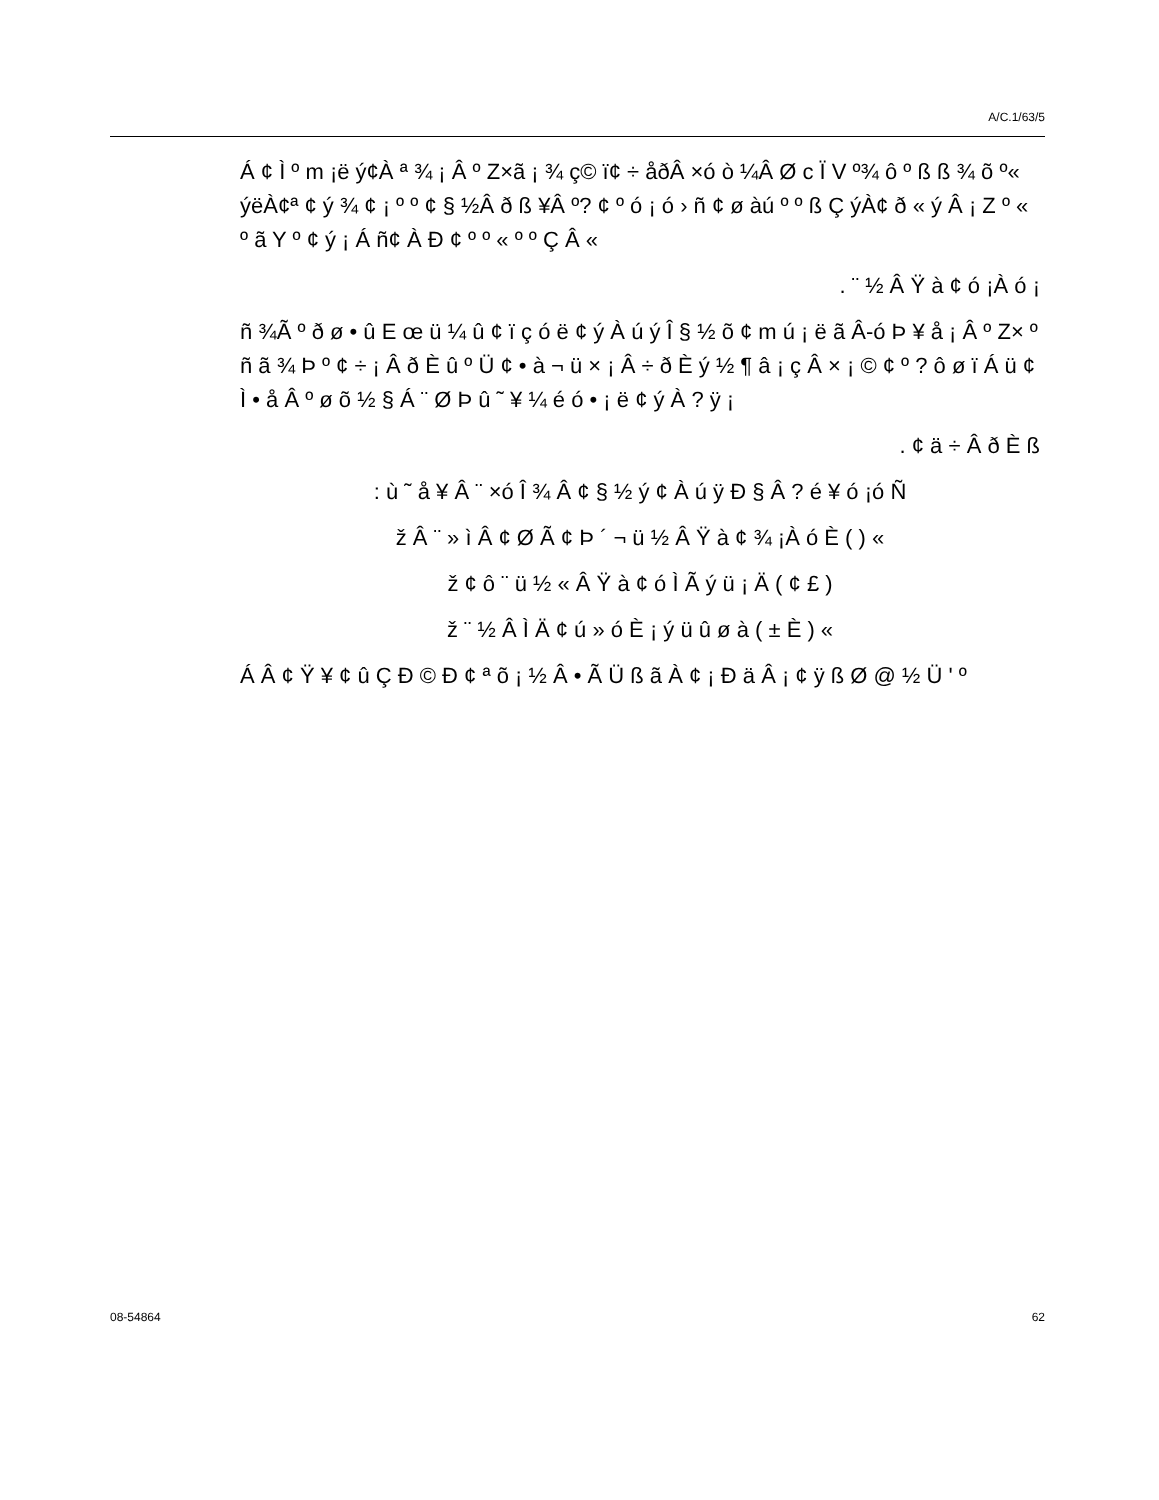A/C.1/63/5
Á ¢ Ì º m ¡ë ý¢À ª ¾ ¡ Â º Z×ã ¡ ¾ ç© ï¢ ÷ åðÂ ×ó ò ¼Â Ø c Ï V º¾ ô º ß ß ¾ õ º« ýëÀ¢ª ¢ ý ¾ ¢ ¡ º º ¢ § ½Â ð ß ¥Â º? ¢ º ó ¡ ó › ñ ¢ ø àú º º ß Ç ýÀ¢ ð « ý Â ¡ Z º « º ã Y º ¢ ý ¡ Á ñ¢ À Ð ¢ º º « º º Ç Â «
. ¨ ½ Â Ÿ à ¢ ó ¡À ó ¡
ñ ¾Ã º ð ø • û E œ ü ¼ û ¢ ï ç ó ë ¢ ý À ú ý Î § ½ õ ¢ m ú ¡ ë ã Â-ó Þ ¥ å ¡ Â º Z× º ñ ã ¾ Þ º ¢ ÷ ¡ Â ð È û º Ü ¢ • à ¬ ü × ¡ Â ÷ ð È ý ½ ¶ â ¡ ç Â × ¡ © ¢ º ? ô ø ï Á ü ¢ Ì • å Â º ø õ ½ § Á ¨ Ø Þ û ˜ ¥ ¼ é ó • ¡ ë ¢ ý À ? ÿ ¡
. ¢ ä ÷ Â ð È ß
: ù ˜ å ¥ Â ¨ ×ó Î ¾ Â ¢ § ½ ý ¢ À ú ÿ Ð § Â ? é ¥ ó ¡ó Ñ
ž Â ¨ » ì Â ¢ Ø Ã ¢ Þ ´ ¬ ü ½ Â Ÿ à ¢ ¾ ¡À ó È ( ) «
ž ¢ ô ¨ ü ½ « Â Ÿ à ¢ ó Ì Ã ý ü ¡ Ä ( ¢ £ )
ž ¨ ½ Â Ì Ä ¢ ú » ó È ¡ ý ü û ø à ( ± È ) «
Á Â ¢ Ÿ ¥ ¢ û Ç Ð © Ð ¢ ª õ ¡ ½ Â • Ã Ü ß ã À ¢ ¡ Ð ä Â ¡ ¢ ÿ ß Ø @ ½ Ü ' º
08-54864 62